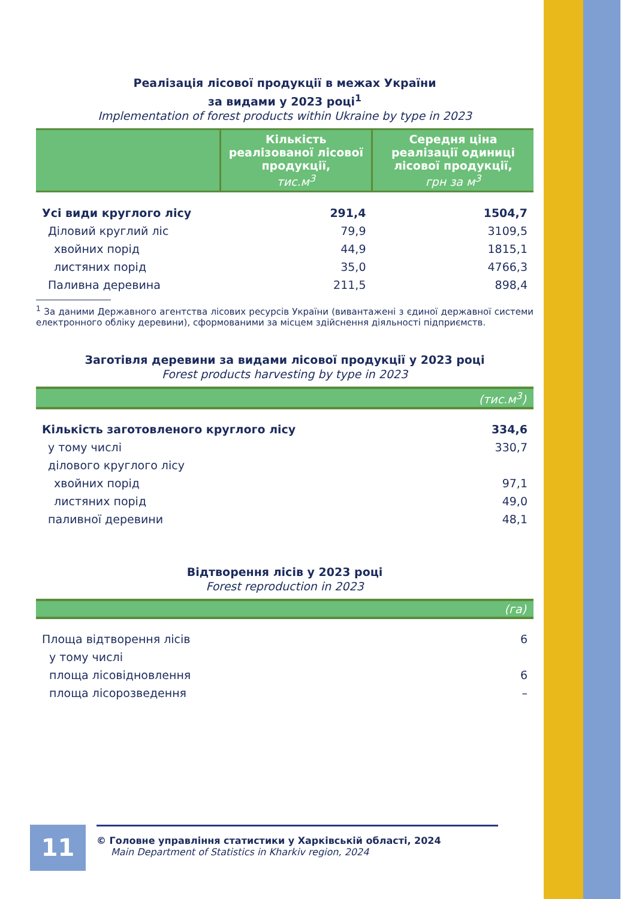Реалізація лісової продукції в межах України
за видами у 2023 році<sup>1</sup>
Implementation of forest products within Ukraine by type in 2023
| | Кількість реалізованої лісової продукції, тис.м<sup>3</sup> | Середня ціна реалізації одиниці лісової продукції, грн за м<sup>3</sup> |
| --- | --- | --- |
| Усі види круглого лісу | 291,4 | 1504,7 |
| Діловий круглий ліс | 79,9 | 3109,5 |
| хвойних порід | 44,9 | 1815,1 |
| листяних порід | 35,0 | 4766,3 |
| Паливна деревина | 211,5 | 898,4 |
<sup>1</sup> За даними Державного агентства лісових ресурсів України (вивантажені з єдиної державної системи електронного обліку деревини), сформованими за місцем здійснення діяльності підприємств.
Заготівля деревини за видами лісової продукції у 2023 році
Forest products harvesting by type in 2023
(тис.м<sup>3</sup>)
| Кількість заготовленого круглого лісу | 334,6 |
| у тому числі | 330,7 |
| ділового круглого лісу | |
| хвойних порід | 97,1 |
| листяних порід | 49,0 |
| паливної деревини | 48,1 |
Відтворення лісів у 2023 році
Forest reproduction in 2023
(га)
| Площа відтворення лісів | 6 |
| у тому числі | |
| площа лісовідновлення | 6 |
| площа лісорозведення | – |
11
© Головне управління статистики у Харківській області, 2024
Main Department of Statistics in Kharkiv region, 2024